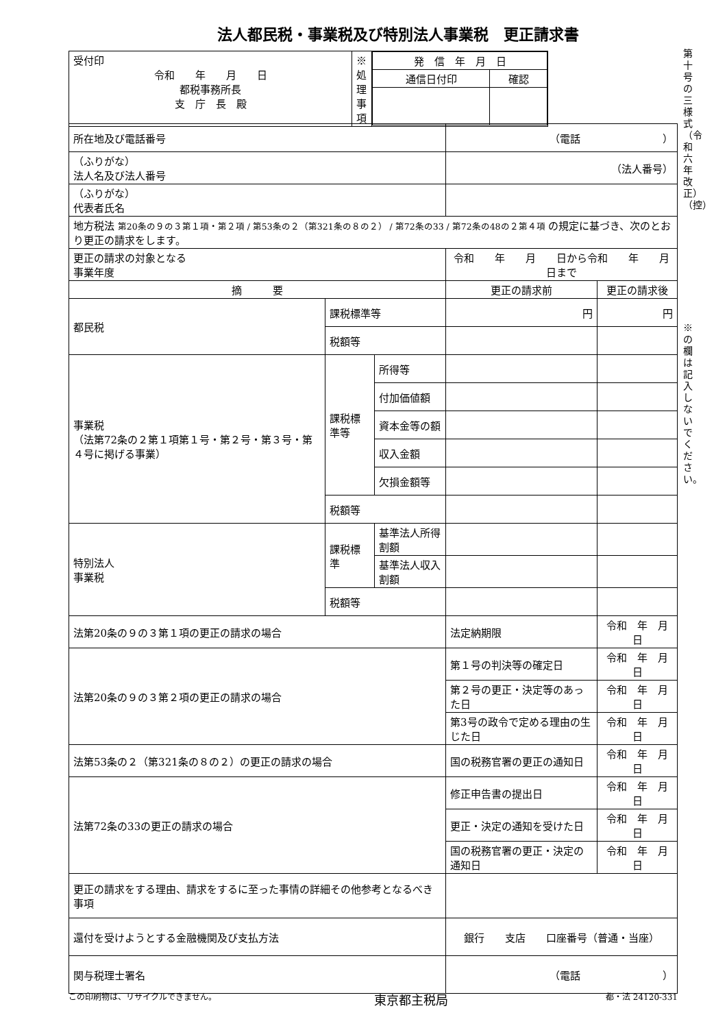法人都民税・事業税及び特別法人事業税　更正請求書
第十号の三様式（令和六年改正）（控）
※の欄は記入しないでください。
| 受付印 令和 年 月 日 都税事務所長 支 庁 長 殿 | ※処理事項 | / 発 信 年 月 日 / / / 通信日付印 / 確認 / |
| 所在地及び電話番号 | | | （電話 ） | |
| （ふりがな） 法人名及び法人番号 | | | （法人番号） | |
| （ふりがな） 代表者氏名 | | | | |
| 地方税法 第20条の９の３第１項・第２項 / 第53条の２（第321条の８の２） / 第72条の33 / 第72条の48の２第４項 の規定に基づき、次のとおり更正の請求をします。 | | | | |
| 更正の請求の対象となる 事業年度 | | | 令和 年 月 日から令和 年 月 日まで | |
| 摘 要 | | | 更正の請求前 | 更正の請求後 |
| 都民税 | 課税標準等 | | 円 | 円 |
| | 税額等 | | | |
| 事業税 （法第72条の２第１項第１号・第２号・第３号・第４号に掲げる事業） | 課税標準等 | 所得等 | | |
| | | 付加価値額 | | |
| | | 資本金等の額 | | |
| | | 収入金額 | | |
| | | 欠損金額等 | | |
| | 税額等 | | | |
| 特別法人 事業税 | 課税標準 | 基準法人所得割額 | | |
| | | 基準法人収入割額 | | |
| | 税額等 | | | |
| 法第20条の９の３第１項の更正の請求の場合 | | | 法定納期限 | 令和 年 月 日 |
| 法第20条の９の３第２項の更正の請求の場合 | | | 第１号の判決等の確定日 | 令和 年 月 日 |
| | | | 第２号の更正・決定等のあった日 | 令和 年 月 日 |
| | | | 第3号の政令で定める理由の生じた日 | 令和 年 月 日 |
| 法第53条の２（第321条の８の２）の更正の請求の場合 | | | 国の税務官署の更正の通知日 | 令和 年 月 日 |
| 法第72条の33の更正の請求の場合 | | | 修正申告書の提出日 | 令和 年 月 日 |
| | | | 更正・決定の通知を受けた日 | 令和 年 月 日 |
| | | | 国の税務官署の更正・決定の通知日 | 令和 年 月 日 |
| 更正の請求をする理由、請求をするに至った事情の詳細その他参考となるべき事項 | | | | |
| 還付を受けようとする金融機関及び支払方法 | | | 銀行 支店 口座番号（普通・当座） | |
| 関与税理士署名 | | | （電話 ） | |
この印刷物は、リサイクルできません。 東京都主税局 都・法 24120-331